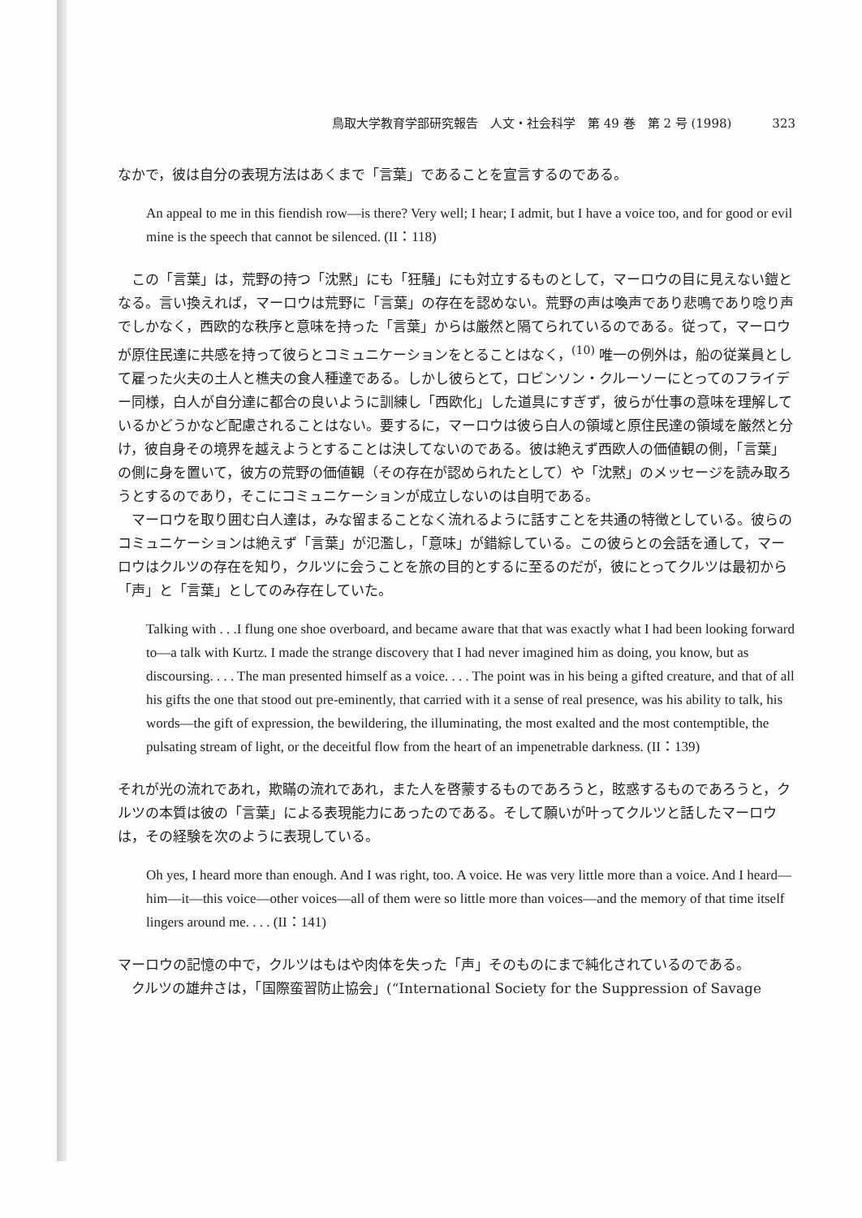鳥取大学教育学部研究報告　人文・社会科学　第 49 巻　第 2 号 (1998) 323
なかで，彼は自分の表現方法はあくまで「言葉」であることを宣言するのである。
An appeal to me in this fiendish row—is there? Very well; I hear; I admit, but I have a voice too, and for good or evil mine is the speech that cannot be silenced. (II：118)
この「言葉」は，荒野の持つ「沈黙」にも「狂騒」にも対立するものとして，マーロウの目に見えない鎧となる。言い換えれば，マーロウは荒野に「言葉」の存在を認めない。荒野の声は喚声であり悲鳴であり唸り声でしかなく，西欧的な秩序と意味を持った「言葉」からは厳然と隔てられているのである。従って，マーロウが原住民達に共感を持って彼らとコミュニケーションをとることはなく，<sup>(10)</sup> 唯一の例外は，船の従業員として雇った火夫の土人と樵夫の食人種達である。しかし彼らとて，ロビンソン・クルーソーにとってのフライデー同様，白人が自分達に都合の良いように訓練し「西欧化」した道具にすぎず，彼らが仕事の意味を理解しているかどうかなど配慮されることはない。要するに，マーロウは彼ら白人の領域と原住民達の領域を厳然と分け，彼自身その境界を越えようとすることは決してないのである。彼は絶えず西欧人の価値観の側，「言葉」の側に身を置いて，彼方の荒野の価値観（その存在が認められたとして）や「沈黙」のメッセージを読み取ろうとするのであり，そこにコミュニケーションが成立しないのは自明である。
マーロウを取り囲む白人達は，みな留まることなく流れるように話すことを共通の特徴としている。彼らのコミュニケーションは絶えず「言葉」が氾濫し，「意味」が錯綜している。この彼らとの会話を通して，マーロウはクルツの存在を知り，クルツに会うことを旅の目的とするに至るのだが，彼にとってクルツは最初から「声」と「言葉」としてのみ存在していた。
Talking with . . .I flung one shoe overboard, and became aware that that was exactly what I had been looking forward to—a talk with Kurtz. I made the strange discovery that I had never imagined him as doing, you know, but as discoursing. . . . The man presented himself as a voice. . . . The point was in his being a gifted creature, and that of all his gifts the one that stood out pre-eminently, that carried with it a sense of real presence, was his ability to talk, his words—the gift of expression, the bewildering, the illuminating, the most exalted and the most contemptible, the pulsating stream of light, or the deceitful flow from the heart of an impenetrable darkness. (II：139)
それが光の流れであれ，欺瞞の流れであれ，また人を啓蒙するものであろうと，眩惑するものであろうと，クルツの本質は彼の「言葉」による表現能力にあったのである。そして願いが叶ってクルツと話したマーロウは，その経験を次のように表現している。
Oh yes, I heard more than enough. And I was right, too. A voice. He was very little more than a voice. And I heard—him—it—this voice—other voices—all of them were so little more than voices—and the memory of that time itself lingers around me. . . . (II：141)
マーロウの記憶の中で，クルツはもはや肉体を失った「声」そのものにまで純化されているのである。
クルツの雄弁さは，「国際蛮習防止協会」(“International Society for the Suppression of Savage